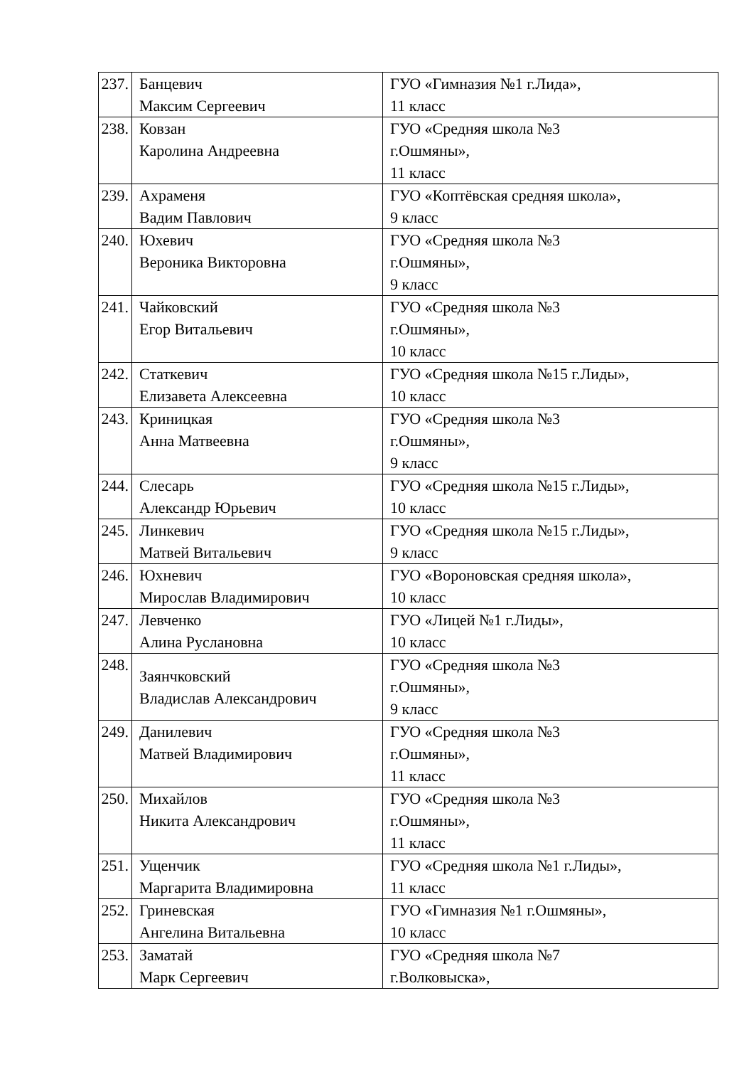| 237. | Банцевич Максим Сергеевич | ГУО «Гимназия №1 г.Лида», 11 класс |
| 238. | Ковзан Каролина Андреевна | ГУО «Средняя школа №3 г.Ошмяны», 11 класс |
| 239. | Ахраменя Вадим Павлович | ГУО «Коптёвская средняя школа», 9 класс |
| 240. | Юхевич Вероника Викторовна | ГУО «Средняя школа №3 г.Ошмяны», 9 класс |
| 241. | Чайковский Егор Витальевич | ГУО «Средняя школа №3 г.Ошмяны», 10 класс |
| 242. | Статкевич Елизавета Алексеевна | ГУО «Средняя школа №15 г.Лиды», 10 класс |
| 243. | Криницкая Анна Матвеевна | ГУО «Средняя школа №3 г.Ошмяны», 9 класс |
| 244. | Слесарь Александр Юрьевич | ГУО «Средняя школа №15 г.Лиды», 10 класс |
| 245. | Линкевич Матвей Витальевич | ГУО «Средняя школа №15 г.Лиды», 9 класс |
| 246. | Юхневич Мирослав Владимирович | ГУО «Вороновская средняя школа», 10 класс |
| 247. | Левченко Алина Руслановна | ГУО «Лицей №1 г.Лиды», 10 класс |
| 248. | Заянчковский Владислав Александрович | ГУО «Средняя школа №3 г.Ошмяны», 9 класс |
| 249. | Данилевич Матвей Владимирович | ГУО «Средняя школа №3 г.Ошмяны», 11 класс |
| 250. | Михайлов Никита Александрович | ГУО «Средняя школа №3 г.Ошмяны», 11 класс |
| 251. | Ущенчик Маргарита Владимировна | ГУО «Средняя школа №1 г.Лиды», 11 класс |
| 252. | Гриневская Ангелина Витальевна | ГУО «Гимназия №1 г.Ошмяны», 10 класс |
| 253. | Заматай Марк Сергеевич | ГУО «Средняя школа №7 г.Волковыска», |